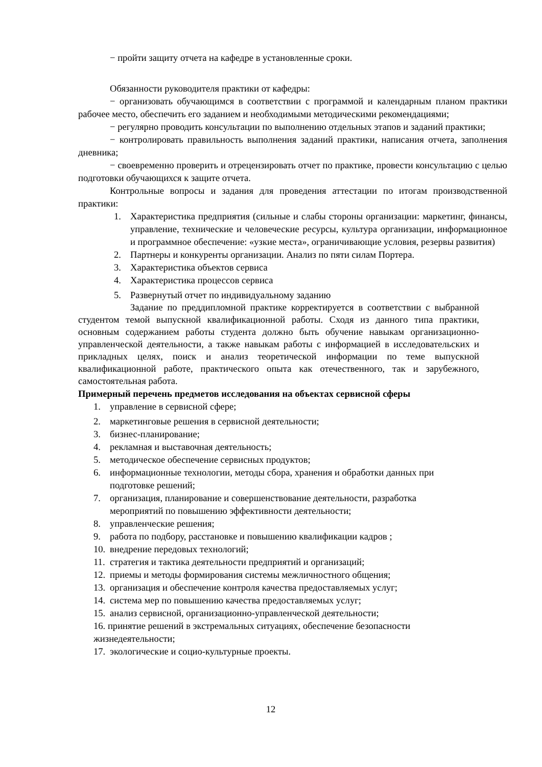− пройти защиту отчета на кафедре в установленные сроки.
Обязанности руководителя практики от кафедры:
− организовать обучающимся в соответствии с программой и календарным планом практики рабочее место, обеспечить его заданием и необходимыми методическими рекомендациями;
− регулярно проводить консультации по выполнению отдельных этапов и заданий практики;
− контролировать правильность выполнения заданий практики, написания отчета, заполнения дневника;
− своевременно проверить и отрецензировать отчет по практике, провести консультацию с целью подготовки обучающихся к защите отчета.
Контрольные вопросы и задания для проведения аттестации по итогам производственной практики:
1. Характеристика предприятия (сильные и слабы стороны организации: маркетинг, финансы, управление, технические и человеческие ресурсы, культура организации, информационное и программное обеспечение: «узкие места», ограничивающие условия, резервы развития)
2. Партнеры и конкуренты организации. Анализ по пяти силам Портера.
3. Характеристика объектов сервиса
4. Характеристика процессов сервиса
5. Развернутый отчет по индивидуальному заданию
Задание по преддипломной практике корректируется в соответствии с выбранной студентом темой выпускной квалификационной работы. Сходя из данного типа практики, основным содержанием работы студента должно быть обучение навыкам организационно-управленческой деятельности, а также навыкам работы с информацией в исследовательских и прикладных целях, поиск и анализ теоретической информации по теме выпускной квалификационной работе, практического опыта как отечественного, так и зарубежного, самостоятельная работа.
Примерный перечень предметов исследования на объектах сервисной сферы
1. управление в сервисной сфере;
2. маркетинговые решения в сервисной деятельности;
3. бизнес-планирование;
4. рекламная и выставочная деятельность;
5. методическое обеспечение сервисных продуктов;
6. информационные технологии, методы сбора, хранения и обработки данных при подготовке решений;
7. организация, планирование и совершенствование деятельности, разработка мероприятий по повышению эффективности деятельности;
8. управленческие решения;
9. работа по подбору, расстановке и повышению квалификации кадров ;
10. внедрение передовых технологий;
11. стратегия и тактика деятельности предприятий и организаций;
12. приемы и методы формирования системы межличностного общения;
13. организация и обеспечение контроля качества предоставляемых услуг;
14. система мер по повышению качества предоставляемых услуг;
15. анализ сервисной, организационно-управленческой деятельности;
16. принятие решений в экстремальных ситуациях, обеспечение безопасности жизнедеятельности;
17. экологические и социо-культурные проекты.
12